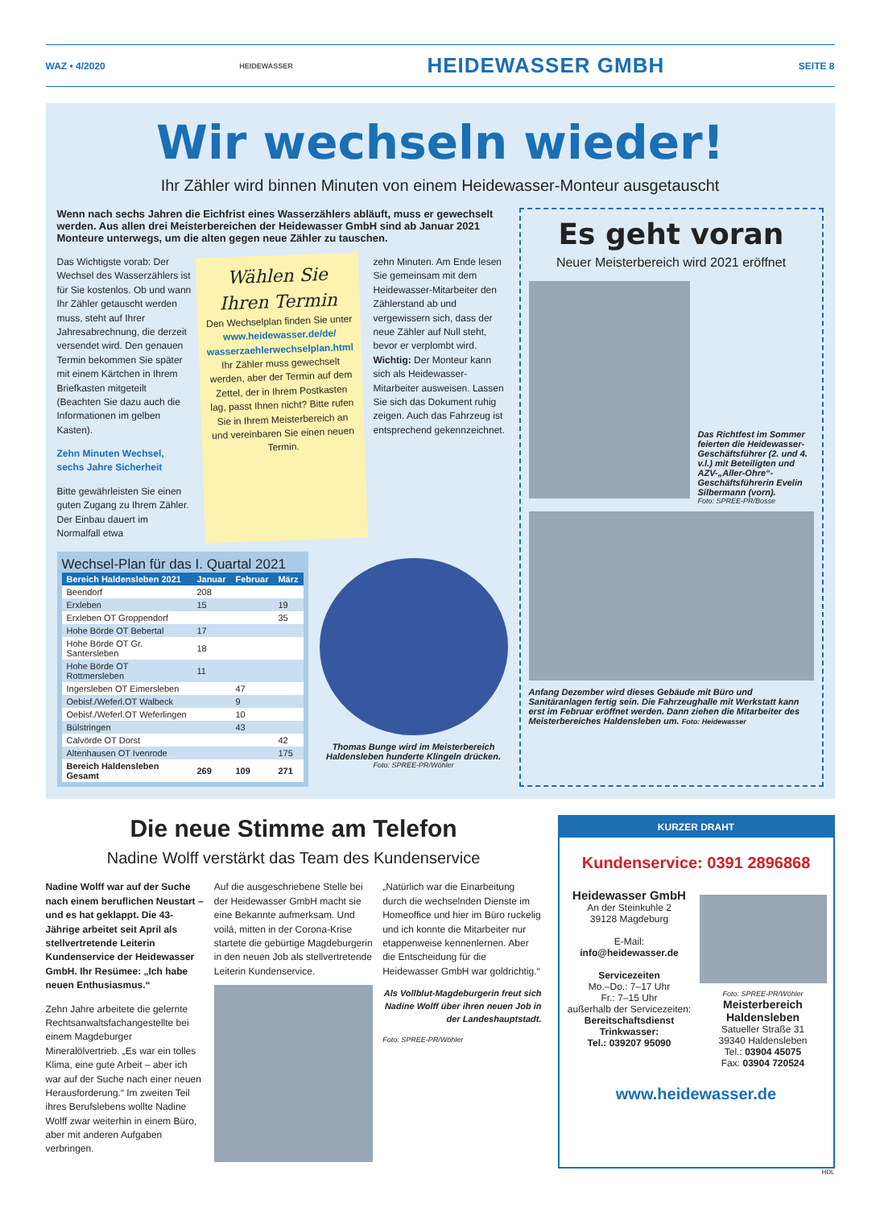WAZ • 4/2020 HEIDEWASSER HEIDEWASSER GMBH SEITE 8
Wir wechseln wieder!
Ihr Zähler wird binnen Minuten von einem Heidewasser-Monteur ausgetauscht
Wenn nach sechs Jahren die Eichfrist eines Wasserzählers abläuft, muss er gewechselt werden. Aus allen drei Meisterbereichen der Heidewasser GmbH sind ab Januar 2021 Monteure unterwegs, um die alten gegen neue Zähler zu tauschen.
Das Wichtigste vorab: Der Wechsel des Wasserzählers ist für Sie kostenlos. Ob und wann Ihr Zähler getauscht werden muss, steht auf Ihrer Jahresabrechnung, die derzeit versendet wird. Den genauen Termin bekommen Sie später mit einem Kärtchen in Ihrem Briefkasten mitgeteilt (Beachten Sie dazu auch die Informationen im gelben Kasten).
Zehn Minuten Wechsel, sechs Jahre Sicherheit
Bitte gewährleisten Sie einen guten Zugang zu Ihrem Zähler. Der Einbau dauert im Normalfall etwa
Wählen Sie Ihren Termin
Den Wechselplan finden Sie unter www.heidewasser.de/de/ wasserzaehlerwechselplan.html Ihr Zähler muss gewechselt werden, aber der Termin auf dem Zettel, der in Ihrem Postkasten lag, passt Ihnen nicht? Bitte rufen Sie in Ihrem Meisterbereich an und vereinbaren Sie einen neuen Termin.
zehn Minuten. Am Ende lesen Sie gemeinsam mit dem Heidewasser-Mitarbeiter den Zählerstand ab und vergewissern sich, dass der neue Zähler auf Null steht, bevor er verplombt wird.
Wichtig: Der Monteur kann sich als Heidewasser-Mitarbeiter ausweisen. Lassen Sie sich das Dokument ruhig zeigen. Auch das Fahrzeug ist entsprechend gekennzeichnet.
Wechsel-Plan für das I. Quartal 2021
| Bereich Haldensleben 2021 | Januar | Februar | März |
| --- | --- | --- | --- |
| Beendorf | 208 | | |
| Erxleben | 15 | | 19 |
| Erxleben OT Groppendorf | | | 35 |
| Hohe Börde OT Bebertal | 17 | | |
| Hohe Börde OT Gr. Santersleben | 18 | | |
| Hohe Börde OT Rottmersleben | 11 | | |
| Ingersleben OT Eimersleben | | 47 | |
| Oebisf./Weferl.OT Walbeck | | 9 | |
| Oebisf./Weferl.OT Weferlingen | | 10 | |
| Bülstringen | | 43 | |
| Calvörde OT Dorst | | | 42 |
| Altenhausen OT Ivenrode | | | 175 |
| Bereich Haldensleben Gesamt | 269 | 109 | 271 |
Thomas Bunge wird im Meisterbereich Haldensleben hunderte Klingeln drücken.
Foto: SPREE-PR/Wöhler
Es geht voran
Neuer Meisterbereich wird 2021 eröffnet
Das Richtfest im Sommer feierten die Heidewasser-Geschäftsführer (2. und 4. v.l.) mit Beteiligten und AZV-„Aller-Ohre“-Geschäftsführerin Evelin Silbermann (vorn).
Foto: SPREE-PR/Bosse
Anfang Dezember wird dieses Gebäude mit Büro und Sanitäranlagen fertig sein. Die Fahrzeughalle mit Werkstatt kann erst im Februar eröffnet werden. Dann ziehen die Mitarbeiter des Meisterbereiches Haldensleben um. Foto: Heidewasser
Die neue Stimme am Telefon
Nadine Wolff verstärkt das Team des Kundenservice
Nadine Wolff war auf der Suche nach einem beruflichen Neustart – und es hat geklappt. Die 43-Jährige arbeitet seit April als stellvertretende Leiterin Kundenservice der Heidewasser GmbH. Ihr Resümee: „Ich habe neuen Enthusiasmus.“
Zehn Jahre arbeitete die gelernte Rechtsanwaltsfachangestellte bei einem Magdeburger Mineralölvertrieb. „Es war ein tolles Klima, eine gute Arbeit – aber ich war auf der Suche nach einer neuen Herausforderung.“ Im zweiten Teil ihres Berufslebens wollte Nadine Wolff zwar weiterhin in einem Büro, aber mit anderen Aufgaben verbringen.
Auf die ausgeschriebene Stelle bei der Heidewasser GmbH macht sie eine Bekannte aufmerksam. Und voilá, mitten in der Corona-Krise startete die gebürtige Magdeburgerin in den neuen Job als stellvertretende Leiterin Kundenservice.
„Natürlich war die Einarbeitung durch die wechselnden Dienste im Homeoffice und hier im Büro ruckelig und ich konnte die Mitarbeiter nur etappenweise kennenlernen. Aber die Entscheidung für die Heidewasser GmbH war goldrichtig.“
Als Vollblut-Magdeburgerin freut sich Nadine Wolff über ihren neuen Job in der Landeshauptstadt.
Foto: SPREE-PR/Wöhler
KURZER DRAHT
Kundenservice: 0391 2896868
Heidewasser GmbH
An der Steinkuhle 2
39128 Magdeburg
E-Mail:
info@heidewasser.de
Servicezeiten
Mo.–Do.: 7–17 Uhr
Fr.: 7–15 Uhr
außerhalb der Servicezeiten:
Bereitschaftsdienst Trinkwasser:
Tel.: 039207 95090
Foto: SPREE-PR/Wöhler
Meisterbereich Haldensleben
Satueller Straße 31
39340 Haldensleben
Tel.: 03904 45075
Fax: 03904 720524
www.heidewasser.de
HDL